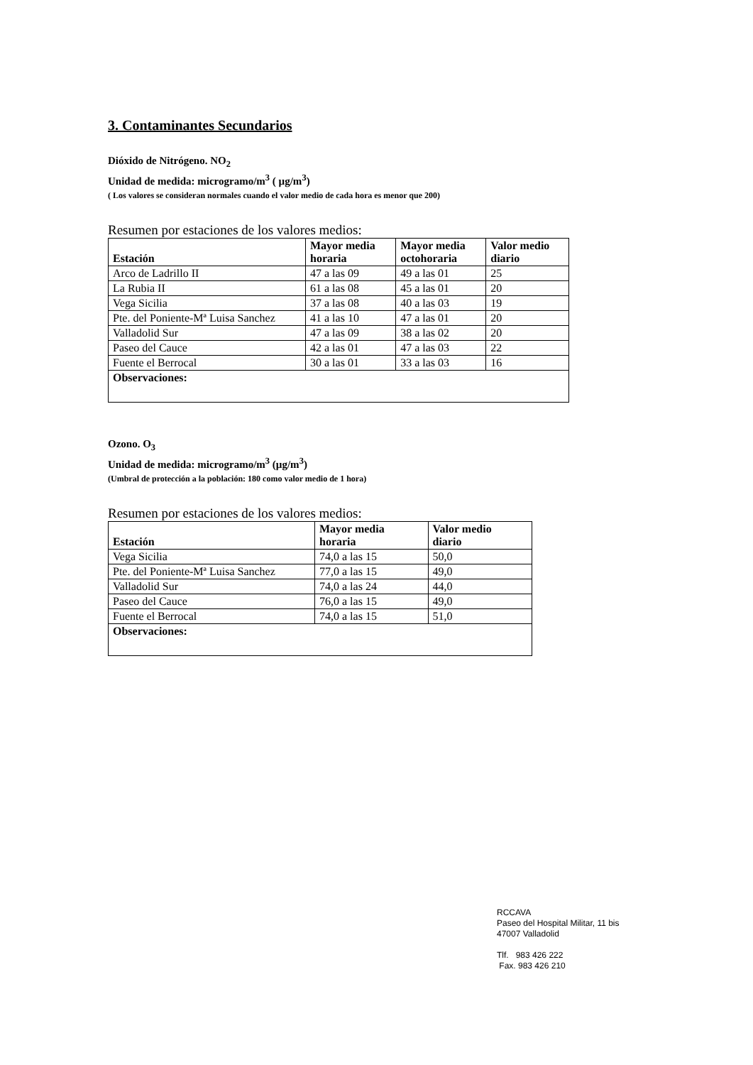3. Contaminantes Secundarios
Dióxido de Nitrógeno. NO<sub>2</sub>
Unidad de medida: microgramo/m<sup>3</sup> ( µg/m<sup>3</sup>)
( Los valores se consideran normales cuando el valor medio de cada hora es menor que 200)
Resumen por estaciones de los valores medios:
| Estación | Mayor media horaria | Mayor media octohoraria | Valor medio diario |
| --- | --- | --- | --- |
| Arco de Ladrillo II | 47 a las 09 | 49 a las 01 | 25 |
| La Rubia II | 61 a las 08 | 45 a las 01 | 20 |
| Vega Sicilia | 37 a las 08 | 40 a las 03 | 19 |
| Pte. del Poniente-Mª Luisa Sanchez | 41 a las 10 | 47 a las 01 | 20 |
| Valladolid Sur | 47 a las 09 | 38 a las 02 | 20 |
| Paseo del Cauce | 42 a las 01 | 47 a las 03 | 22 |
| Fuente el Berrocal | 30 a las 01 | 33 a las 03 | 16 |
| Observaciones: | | | |
Ozono. O<sub>3</sub>
Unidad de medida: microgramo/m<sup>3</sup> (µg/m<sup>3</sup>)
(Umbral de protección a la población: 180 como valor medio de 1 hora)
Resumen por estaciones de los valores medios:
| Estación | Mayor media horaria | Valor medio diario |
| --- | --- | --- |
| Vega Sicilia | 74,0 a las 15 | 50,0 |
| Pte. del Poniente-Mª Luisa Sanchez | 77,0 a las 15 | 49,0 |
| Valladolid Sur | 74,0 a las 24 | 44,0 |
| Paseo del Cauce | 76,0 a las 15 | 49,0 |
| Fuente el Berrocal | 74,0 a las 15 | 51,0 |
| Observaciones: | | |
RCCAVA
Paseo del Hospital Militar, 11 bis
47007 Valladolid
Tlf. 983 426 222
Fax. 983 426 210